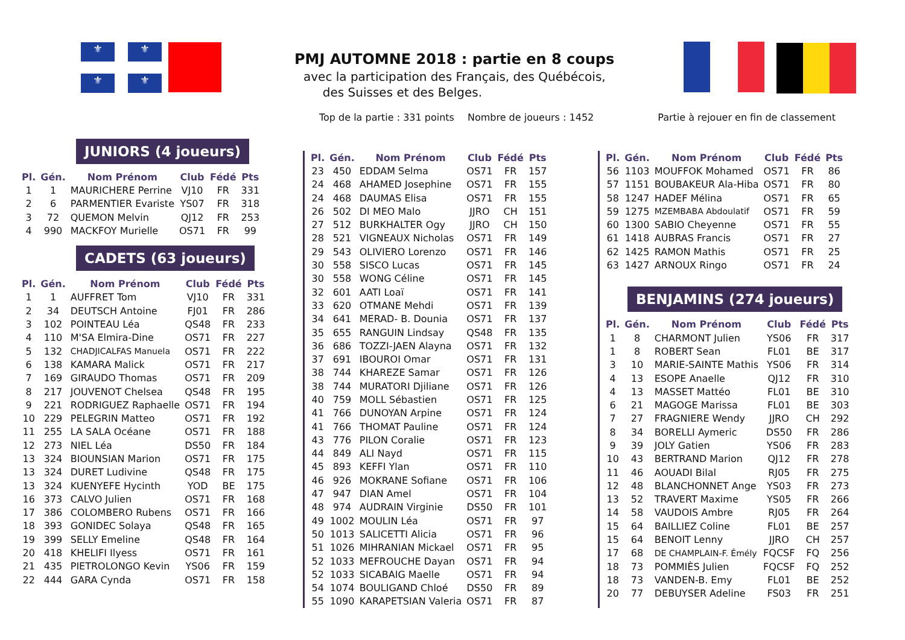⚜ ⚜
⚜ ⚜
PMJ AUTOMNE 2018 : partie en 8 coups
avec la participation des Français, des Québécois,
des Suisses et des Belges.
Top de la partie : 331 points Nombre de joueurs : 1452 Partie à rejouer en fin de classement
JUNIORS (4 joueurs)
| Pl. | Gén. | Nom Prénom | Club | Fédé | Pts |
| --- | --- | --- | --- | --- | --- |
| 1 | 1 | MAURICHERE Perrine | VJ10 | FR | 331 |
| 2 | 6 | PARMENTIER Evariste | YS07 | FR | 318 |
| 3 | 72 | QUEMON Melvin | QJ12 | FR | 253 |
| 4 | 990 | MACKFOY Murielle | OS71 | FR | 99 |
CADETS (63 joueurs)
| Pl. | Gén. | Nom Prénom | Club | Fédé | Pts |
| --- | --- | --- | --- | --- | --- |
| 1 | 1 | AUFFRET Tom | VJ10 | FR | 331 |
| 2 | 34 | DEUTSCH Antoine | FJ01 | FR | 286 |
| 3 | 102 | POINTEAU Léa | QS48 | FR | 233 |
| 4 | 110 | M'SA Elmira-Dine | OS71 | FR | 227 |
| 5 | 132 | CHADJICALFAS Manuela | OS71 | FR | 222 |
| 6 | 138 | KAMARA Malick | OS71 | FR | 217 |
| 7 | 169 | GIRAUDO Thomas | OS71 | FR | 209 |
| 8 | 217 | JOUVENOT Chelsea | QS48 | FR | 195 |
| 9 | 221 | RODRIGUEZ Raphaelle | OS71 | FR | 194 |
| 10 | 229 | PELEGRIN Matteo | OS71 | FR | 192 |
| 11 | 255 | LA SALA Océane | OS71 | FR | 188 |
| 12 | 273 | NIEL Léa | DS50 | FR | 184 |
| 13 | 324 | BIOUNSIAN Marion | OS71 | FR | 175 |
| 13 | 324 | DURET Ludivine | QS48 | FR | 175 |
| 13 | 324 | KUENYEFE Hycinth | YOD | BE | 175 |
| 16 | 373 | CALVO Julien | OS71 | FR | 168 |
| 17 | 386 | COLOMBERO Rubens | OS71 | FR | 166 |
| 18 | 393 | GONIDEC Solaya | QS48 | FR | 165 |
| 19 | 399 | SELLY Emeline | QS48 | FR | 164 |
| 20 | 418 | KHELIFI Ilyess | OS71 | FR | 161 |
| 21 | 435 | PIETROLONGO Kevin | YS06 | FR | 159 |
| 22 | 444 | GARA Cynda | OS71 | FR | 158 |
| Pl. | Gén. | Nom Prénom | Club | Fédé | Pts |
| --- | --- | --- | --- | --- | --- |
| 23 | 450 | EDDAM Selma | OS71 | FR | 157 |
| 24 | 468 | AHAMED Josephine | OS71 | FR | 155 |
| 24 | 468 | DAUMAS Elisa | OS71 | FR | 155 |
| 26 | 502 | DI MEO Malo | JJRO | CH | 151 |
| 27 | 512 | BURKHALTER Ogy | JJRO | CH | 150 |
| 28 | 521 | VIGNEAUX Nicholas | OS71 | FR | 149 |
| 29 | 543 | OLIVIERO Lorenzo | OS71 | FR | 146 |
| 30 | 558 | SISCO Lucas | OS71 | FR | 145 |
| 30 | 558 | WONG Céline | OS71 | FR | 145 |
| 32 | 601 | AATI Loaï | OS71 | FR | 141 |
| 33 | 620 | OTMANE Mehdi | OS71 | FR | 139 |
| 34 | 641 | MERAD- B. Dounia | OS71 | FR | 137 |
| 35 | 655 | RANGUIN Lindsay | QS48 | FR | 135 |
| 36 | 686 | TOZZI-JAEN Alayna | OS71 | FR | 132 |
| 37 | 691 | IBOUROI Omar | OS71 | FR | 131 |
| 38 | 744 | KHAREZE Samar | OS71 | FR | 126 |
| 38 | 744 | MURATORI Djiliane | OS71 | FR | 126 |
| 40 | 759 | MOLL Sébastien | OS71 | FR | 125 |
| 41 | 766 | DUNOYAN Arpine | OS71 | FR | 124 |
| 41 | 766 | THOMAT Pauline | OS71 | FR | 124 |
| 43 | 776 | PILON Coralie | OS71 | FR | 123 |
| 44 | 849 | ALI Nayd | OS71 | FR | 115 |
| 45 | 893 | KEFFI Ylan | OS71 | FR | 110 |
| 46 | 926 | MOKRANE Sofiane | OS71 | FR | 106 |
| 47 | 947 | DIAN Amel | OS71 | FR | 104 |
| 48 | 974 | AUDRAIN Virginie | DS50 | FR | 101 |
| 49 | 1002 | MOULIN Léa | OS71 | FR | 97 |
| 50 | 1013 | SALICETTI Alicia | OS71 | FR | 96 |
| 51 | 1026 | MIHRANIAN Mickael | OS71 | FR | 95 |
| 52 | 1033 | MEFROUCHE Dayan | OS71 | FR | 94 |
| 52 | 1033 | SICABAIG Maelle | OS71 | FR | 94 |
| 54 | 1074 | BOULIGAND Chloé | DS50 | FR | 89 |
| 55 | 1090 | KARAPETSIAN Valeria | OS71 | FR | 87 |
| Pl. | Gén. | Nom Prénom | Club | Fédé | Pts |
| --- | --- | --- | --- | --- | --- |
| 56 | 1103 | MOUFFOK Mohamed | OS71 | FR | 86 |
| 57 | 1151 | BOUBAKEUR Ala-Hiba | OS71 | FR | 80 |
| 58 | 1247 | HADEF Mélina | OS71 | FR | 65 |
| 59 | 1275 | MZEMBABA Abdoulatif | OS71 | FR | 59 |
| 60 | 1300 | SABIO Cheyenne | OS71 | FR | 55 |
| 61 | 1418 | AUBRAS Francis | OS71 | FR | 27 |
| 62 | 1425 | RAMON Mathis | OS71 | FR | 25 |
| 63 | 1427 | ARNOUX Ringo | OS71 | FR | 24 |
BENJAMINS (274 joueurs)
| Pl. | Gén. | Nom Prénom | Club | Fédé | Pts |
| --- | --- | --- | --- | --- | --- |
| 1 | 8 | CHARMONT Julien | YS06 | FR | 317 |
| 1 | 8 | ROBERT Sean | FL01 | BE | 317 |
| 3 | 10 | MARIE-SAINTE Mathis | YS06 | FR | 314 |
| 4 | 13 | ESOPE Anaelle | QJ12 | FR | 310 |
| 4 | 13 | MASSET Mattéo | FL01 | BE | 310 |
| 6 | 21 | MAGOGE Marissa | FL01 | BE | 303 |
| 7 | 27 | FRAGNIERE Wendy | JJRO | CH | 292 |
| 8 | 34 | BORELLI Aymeric | DS50 | FR | 286 |
| 9 | 39 | JOLY Gatien | YS06 | FR | 283 |
| 10 | 43 | BERTRAND Marion | QJ12 | FR | 278 |
| 11 | 46 | AOUADI Bilal | RJ05 | FR | 275 |
| 12 | 48 | BLANCHONNET Ange | YS03 | FR | 273 |
| 13 | 52 | TRAVERT Maxime | YS05 | FR | 266 |
| 14 | 58 | VAUDOIS Ambre | RJ05 | FR | 264 |
| 15 | 64 | BAILLIEZ Coline | FL01 | BE | 257 |
| 15 | 64 | BENOIT Lenny | JJRO | CH | 257 |
| 17 | 68 | DE CHAMPLAIN-F. Émély | FQCSF | FQ | 256 |
| 18 | 73 | POMMIÈS Julien | FQCSF | FQ | 252 |
| 18 | 73 | VANDEN-B. Emy | FL01 | BE | 252 |
| 20 | 77 | DEBUYSER Adeline | FS03 | FR | 251 |